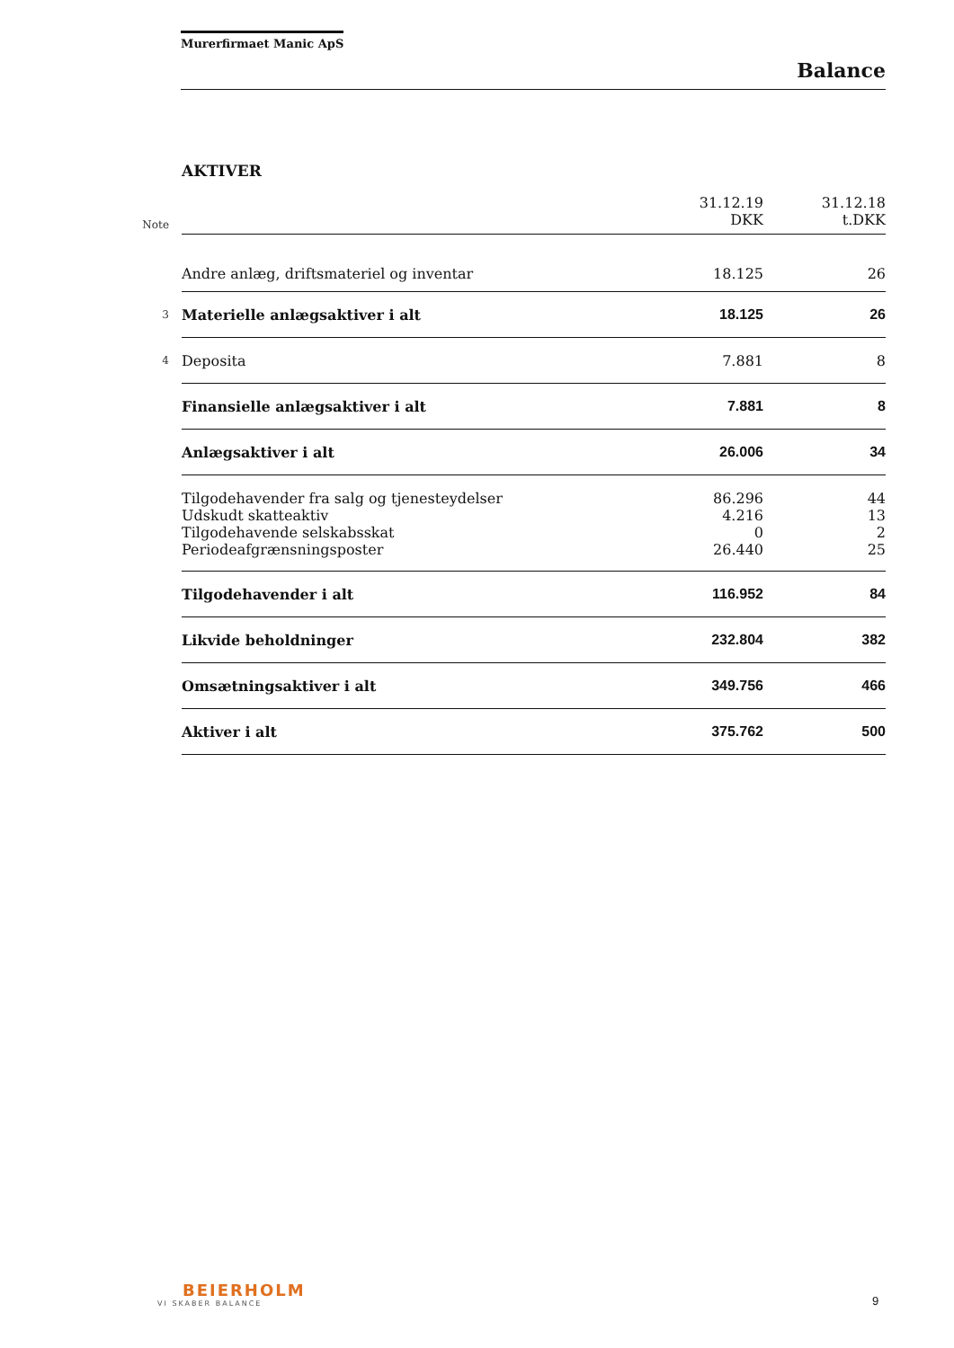Murerfirmaet Manic ApS
Balance
AKTIVER
| Note | | 31.12.19 DKK | 31.12.18 t.DKK |
| | Andre anlæg, driftsmateriel og inventar | 18.125 | 26 |
| 3 | Materielle anlægsaktiver i alt | 18.125 | 26 |
| 4 | Deposita | 7.881 | 8 |
| | Finansielle anlægsaktiver i alt | 7.881 | 8 |
| | Anlægsaktiver i alt | 26.006 | 34 |
| | Tilgodehavender fra salg og tjenesteydelser | 86.296 | 44 |
| | Udskudt skatteaktiv | 4.216 | 13 |
| | Tilgodehavende selskabsskat | 0 | 2 |
| | Periodeafgrænsningsposter | 26.440 | 25 |
| | Tilgodehavender i alt | 116.952 | 84 |
| | Likvide beholdninger | 232.804 | 382 |
| | Omsætningsaktiver i alt | 349.756 | 466 |
| | Aktiver i alt | 375.762 | 500 |
BEIERHOLM
VI SKABER BALANCE
9